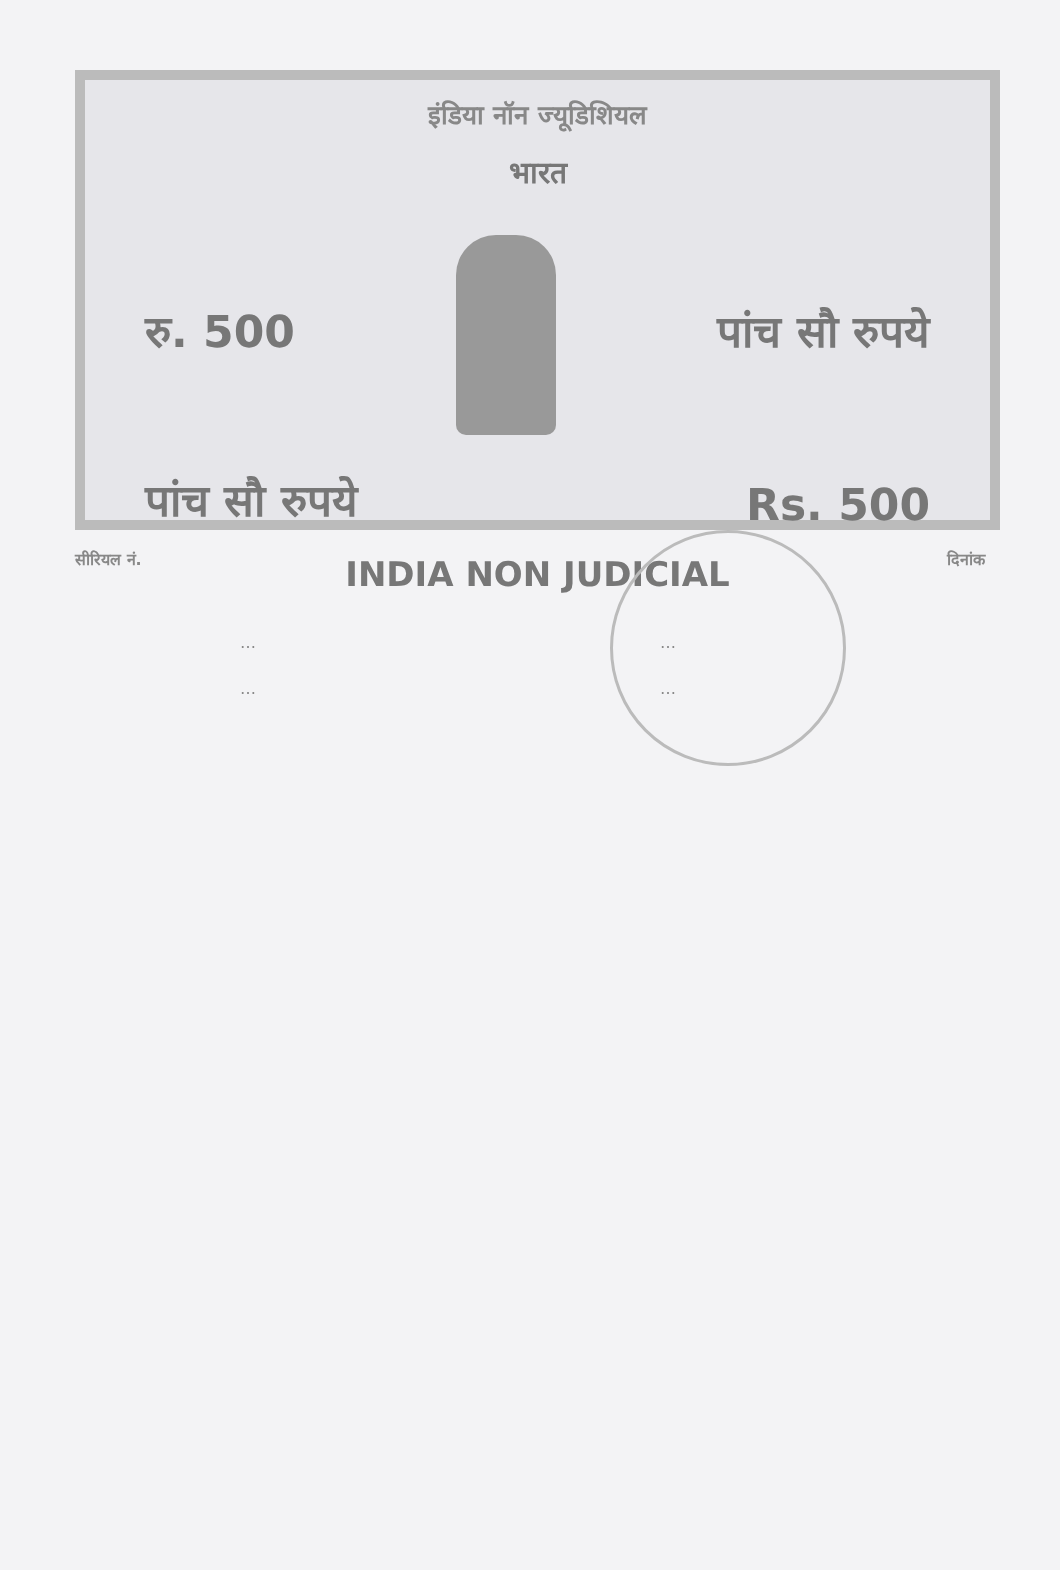इंडिया नॉन ज्यूडिशियल
भारत
रु. 500 पांच सौ रुपये
पांच सौ रुपये Rs. 500
INDIA NON JUDICIAL
सीरियल नं. दिनांक
…
…
…
…